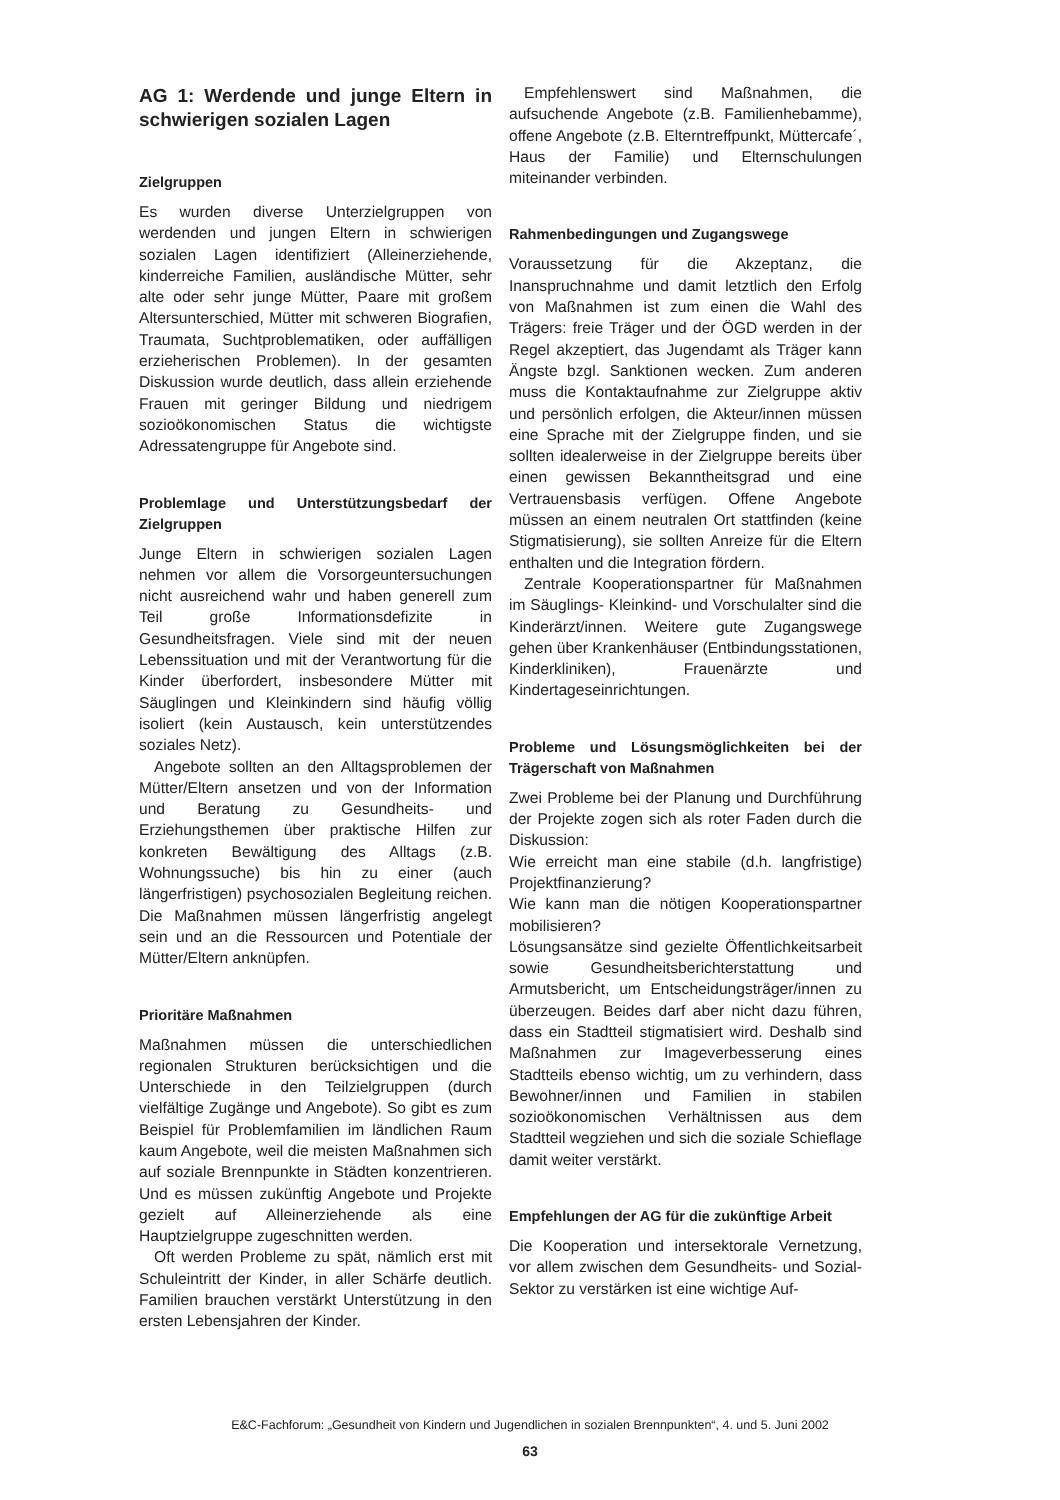AG 1: Werdende und junge Eltern in schwierigen sozialen Lagen
Zielgruppen
Es wurden diverse Unterzielgruppen von werdenden und jungen Eltern in schwierigen sozialen Lagen identifiziert (Alleinerziehende, kinderreiche Familien, ausländische Mütter, sehr alte oder sehr junge Mütter, Paare mit großem Altersunterschied, Mütter mit schweren Biografien, Traumata, Suchtproblematiken, oder auffälligen erzieherischen Problemen). In der gesamten Diskussion wurde deutlich, dass allein erziehende Frauen mit geringer Bildung und niedrigem sozioökonomischen Status die wichtigste Adressatengruppe für Angebote sind.
Problemlage und Unterstützungsbedarf der Zielgruppen
Junge Eltern in schwierigen sozialen Lagen nehmen vor allem die Vorsorgeuntersuchungen nicht ausreichend wahr und haben generell zum Teil große Informationsdefizite in Gesundheitsfragen. Viele sind mit der neuen Lebenssituation und mit der Verantwortung für die Kinder überfordert, insbesondere Mütter mit Säuglingen und Kleinkindern sind häufig völlig isoliert (kein Austausch, kein unterstützendes soziales Netz).
Angebote sollten an den Alltagsproblemen der Mütter/Eltern ansetzen und von der Information und Beratung zu Gesundheits- und Erziehungsthemen über praktische Hilfen zur konkreten Bewältigung des Alltags (z.B. Wohnungssuche) bis hin zu einer (auch längerfristigen) psychosozialen Begleitung reichen. Die Maßnahmen müssen längerfristig angelegt sein und an die Ressourcen und Potentiale der Mütter/Eltern anknüpfen.
Prioritäre Maßnahmen
Maßnahmen müssen die unterschiedlichen regionalen Strukturen berücksichtigen und die Unterschiede in den Teilzielgruppen (durch vielfältige Zugänge und Angebote). So gibt es zum Beispiel für Problemfamilien im ländlichen Raum kaum Angebote, weil die meisten Maßnahmen sich auf soziale Brennpunkte in Städten konzentrieren. Und es müssen zukünftig Angebote und Projekte gezielt auf Alleinerziehende als eine Hauptzielgruppe zugeschnitten werden.
Oft werden Probleme zu spät, nämlich erst mit Schuleintritt der Kinder, in aller Schärfe deutlich. Familien brauchen verstärkt Unterstützung in den ersten Lebensjahren der Kinder.
Empfehlenswert sind Maßnahmen, die aufsuchende Angebote (z.B. Familienhebamme), offene Angebote (z.B. Elterntreffpunkt, Müttercafe´, Haus der Familie) und Elternschulungen miteinander verbinden.
Rahmenbedingungen und Zugangswege
Voraussetzung für die Akzeptanz, die Inanspruchnahme und damit letztlich den Erfolg von Maßnahmen ist zum einen die Wahl des Trägers: freie Träger und der ÖGD werden in der Regel akzeptiert, das Jugendamt als Träger kann Ängste bzgl. Sanktionen wecken. Zum anderen muss die Kontaktaufnahme zur Zielgruppe aktiv und persönlich erfolgen, die Akteur/innen müssen eine Sprache mit der Zielgruppe finden, und sie sollten idealerweise in der Zielgruppe bereits über einen gewissen Bekanntheitsgrad und eine Vertrauensbasis verfügen. Offene Angebote müssen an einem neutralen Ort stattfinden (keine Stigmatisierung), sie sollten Anreize für die Eltern enthalten und die Integration fördern.
Zentrale Kooperationspartner für Maßnahmen im Säuglings- Kleinkind- und Vorschulalter sind die Kinderärzt/innen. Weitere gute Zugangswege gehen über Krankenhäuser (Entbindungsstationen, Kinderkliniken), Frauenärzte und Kindertageseinrichtungen.
Probleme und Lösungsmöglichkeiten bei der Trägerschaft von Maßnahmen
Zwei Probleme bei der Planung und Durchführung der Projekte zogen sich als roter Faden durch die Diskussion:
Wie erreicht man eine stabile (d.h. langfristige) Projektfinanzierung?
Wie kann man die nötigen Kooperationspartner mobilisieren?
Lösungsansätze sind gezielte Öffentlichkeitsarbeit sowie Gesundheitsberichterstattung und Armutsbericht, um Entscheidungsträger/innen zu überzeugen. Beides darf aber nicht dazu führen, dass ein Stadtteil stigmatisiert wird. Deshalb sind Maßnahmen zur Imageverbesserung eines Stadtteils ebenso wichtig, um zu verhindern, dass Bewohner/innen und Familien in stabilen sozioökonomischen Verhältnissen aus dem Stadtteil wegziehen und sich die soziale Schieflage damit weiter verstärkt.
Empfehlungen der AG für die zukünftige Arbeit
Die Kooperation und intersektorale Vernetzung, vor allem zwischen dem Gesundheits- und Sozial-Sektor zu verstärken ist eine wichtige Auf-
E&C-Fachforum: „Gesundheit von Kindern und Jugendlichen in sozialen Brennpunkten“, 4. und 5. Juni 2002
63